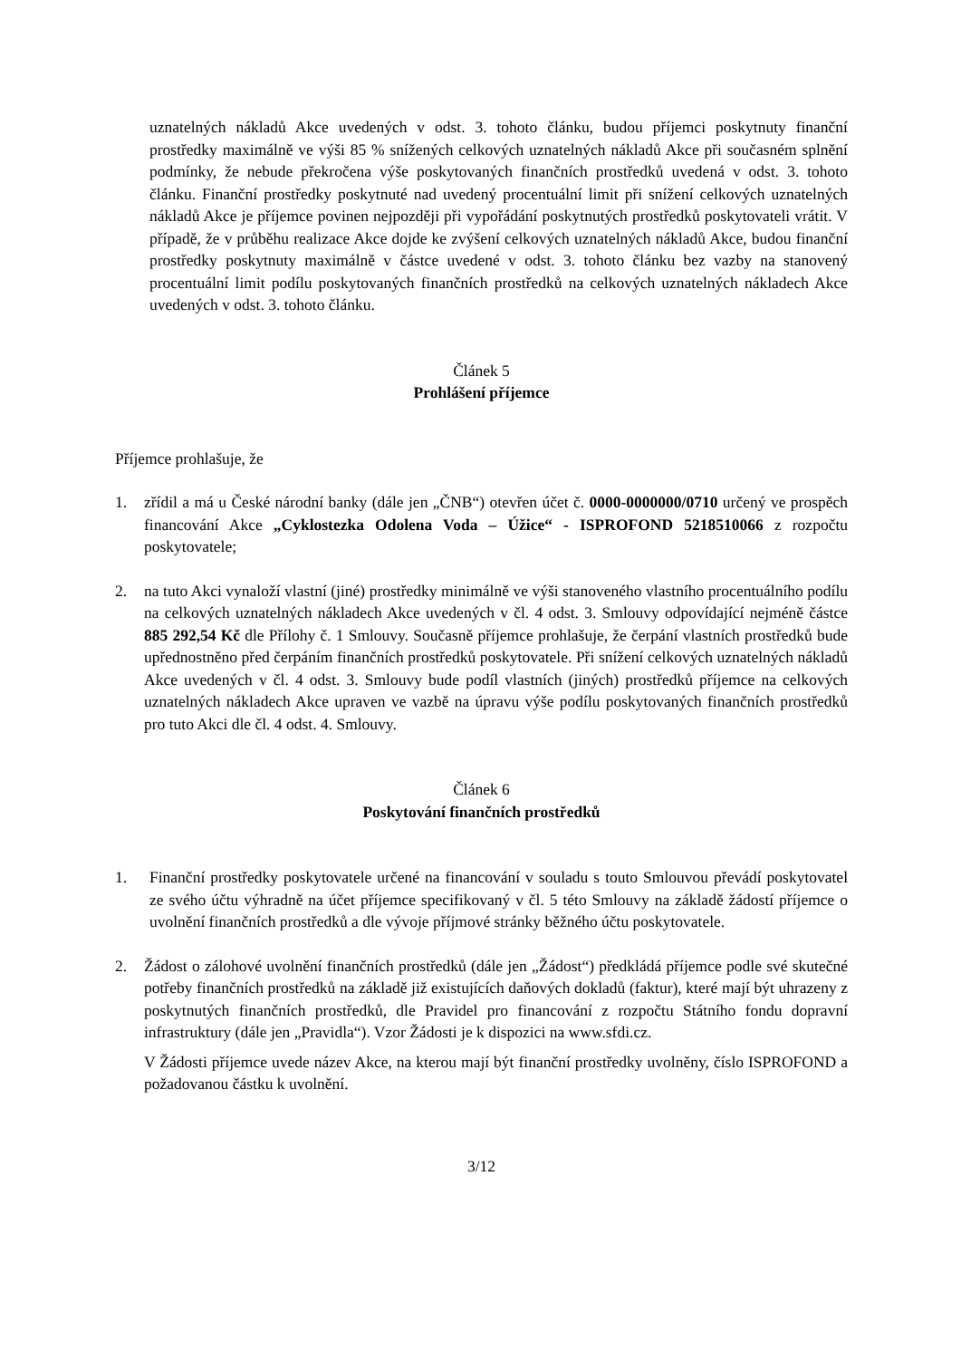uznatelných nákladů Akce uvedených v odst. 3. tohoto článku, budou příjemci poskytnuty finanční prostředky maximálně ve výši 85 % snížených celkových uznatelných nákladů Akce při současném splnění podmínky, že nebude překročena výše poskytovaných finančních prostředků uvedená v odst. 3. tohoto článku. Finanční prostředky poskytnuté nad uvedený procentuální limit při snížení celkových uznatelných nákladů Akce je příjemce povinen nejpozději při vypořádání poskytnutých prostředků poskytovateli vrátit. V případě, že v průběhu realizace Akce dojde ke zvýšení celkových uznatelných nákladů Akce, budou finanční prostředky poskytnuty maximálně v částce uvedené v odst. 3. tohoto článku bez vazby na stanovený procentuální limit podílu poskytovaných finančních prostředků na celkových uznatelných nákladech Akce uvedených v odst. 3. tohoto článku.
Článek 5
Prohlášení příjemce
Příjemce prohlašuje, že
1. zřídil a má u České národní banky (dále jen „ČNB“) otevřen účet č. 0000-0000000/0710 určený ve prospěch financování Akce „Cyklostezka Odolena Voda – Úžice“ - ISPROFOND 5218510066 z rozpočtu poskytovatele;
2. na tuto Akci vynaloží vlastní (jiné) prostředky minimálně ve výši stanoveného vlastního procentuálního podílu na celkových uznatelných nákladech Akce uvedených v čl. 4 odst. 3. Smlouvy odpovídající nejméně částce 885 292,54 Kč dle Přílohy č. 1 Smlouvy. Současně příjemce prohlašuje, že čerpání vlastních prostředků bude upřednostněno před čerpáním finančních prostředků poskytovatele. Při snížení celkových uznatelných nákladů Akce uvedených v čl. 4 odst. 3. Smlouvy bude podíl vlastních (jiných) prostředků příjemce na celkových uznatelných nákladech Akce upraven ve vazbě na úpravu výše podílu poskytovaných finančních prostředků pro tuto Akci dle čl. 4 odst. 4. Smlouvy.
Článek 6
Poskytování finančních prostředků
1. Finanční prostředky poskytovatele určené na financování v souladu s touto Smlouvou převádí poskytovatel ze svého účtu výhradně na účet příjemce specifikovaný v čl. 5 této Smlouvy na základě žádostí příjemce o uvolnění finančních prostředků a dle vývoje příjmové stránky běžného účtu poskytovatele.
2. Žádost o zálohové uvolnění finančních prostředků (dále jen „Žádost“) předkládá příjemce podle své skutečné potřeby finančních prostředků na základě již existujících daňových dokladů (faktur), které mají být uhrazeny z poskytnutých finančních prostředků, dle Pravidel pro financování z rozpočtu Státního fondu dopravní infrastruktury (dále jen „Pravidla“). Vzor Žádosti je k dispozici na www.sfdi.cz.
V Žádosti příjemce uvede název Akce, na kterou mají být finanční prostředky uvolněny, číslo ISPROFOND a požadovanou částku k uvolnění.
3/12